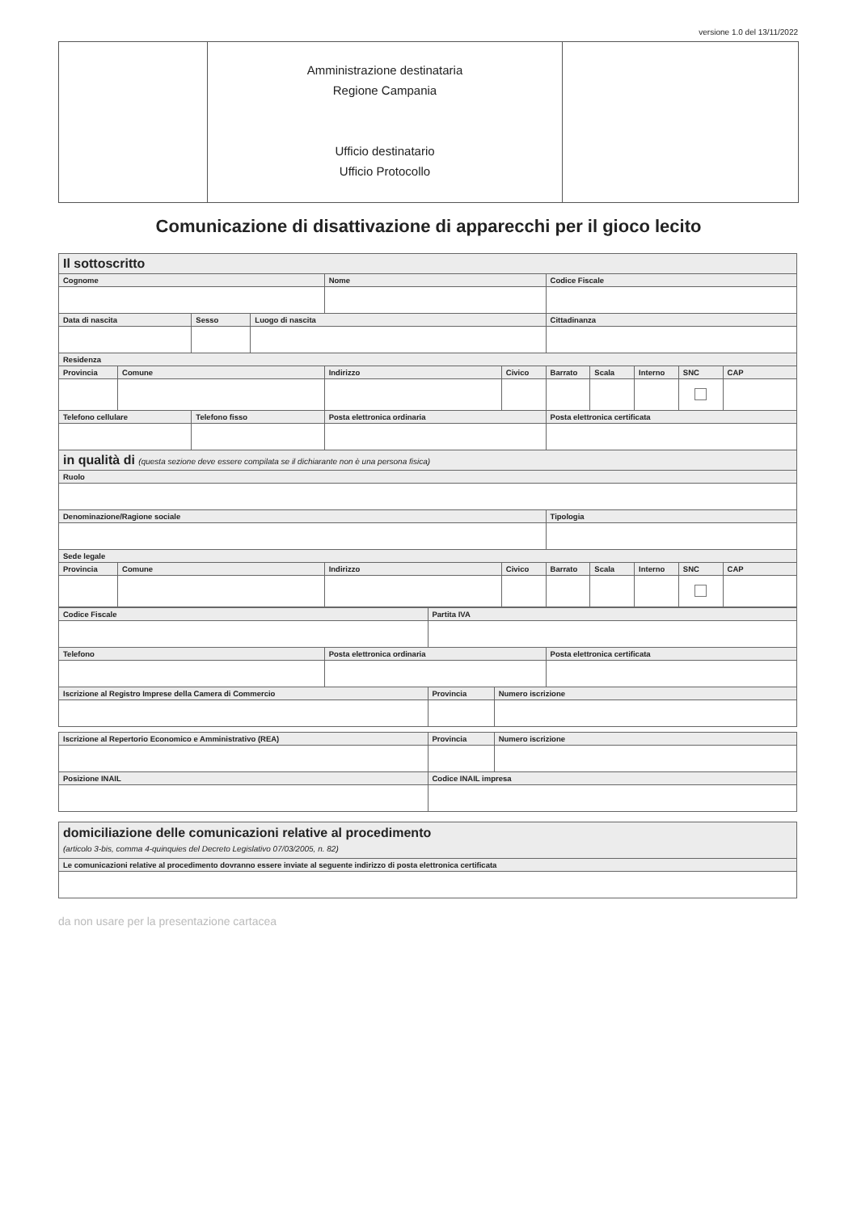versione 1.0 del 13/11/2022
Amministrazione destinataria
Regione Campania
Ufficio destinatario
Ufficio Protocollo
Comunicazione di disattivazione di apparecchi per il gioco lecito
| Il sottoscritto | | | | | | | | | | |
| --- | --- | --- | --- | --- | --- | --- | --- | --- | --- | --- |
| Cognome | | | | Nome | | Codice Fiscale | | | | |
| Data di nascita | | Sesso | Luogo di nascita | | | Cittadinanza | | | | |
| Residenza | | | | | | | | | | |
| Provincia | Comune | | | Indirizzo | Civico | Barrato | Scala | Interno | SNC | CAP |
| Telefono cellulare | | Telefono fisso | | Posta elettronica ordinaria | | Posta elettronica certificata | | | | |
| in qualità di (questa sezione deve essere compilata se il dichiarante non è una persona fisica) | | | | | | | | | | |
| Ruolo | | | | | | | | | | |
| Denominazione/Ragione sociale | | | | | | Tipologia | | | | |
| Sede legale | | | | | | | | | | |
| Provincia | Comune | | | Indirizzo | Civico | Barrato | Scala | Interno | SNC | CAP |
| Codice Fiscale | | Partita IVA | | |
| --- | --- | --- | --- | --- |
| Telefono | Posta elettronica ordinaria | | | Posta elettronica certificata |
| Iscrizione al Registro Imprese della Camera di Commercio | | Provincia | Numero iscrizione | |
| Iscrizione al Repertorio Economico e Amministrativo (REA) | Provincia | Numero iscrizione |
| --- | --- | --- |
| Posizione INAIL | Codice INAIL impresa | |
| domiciliazione delle comunicazioni relative al procedimento (articolo 3-bis, comma 4-quinquies del Decreto Legislativo 07/03/2005, n. 82) |
| --- |
| Le comunicazioni relative al procedimento dovranno essere inviate al seguente indirizzo di posta elettronica certificata |
da non usare per la presentazione cartacea